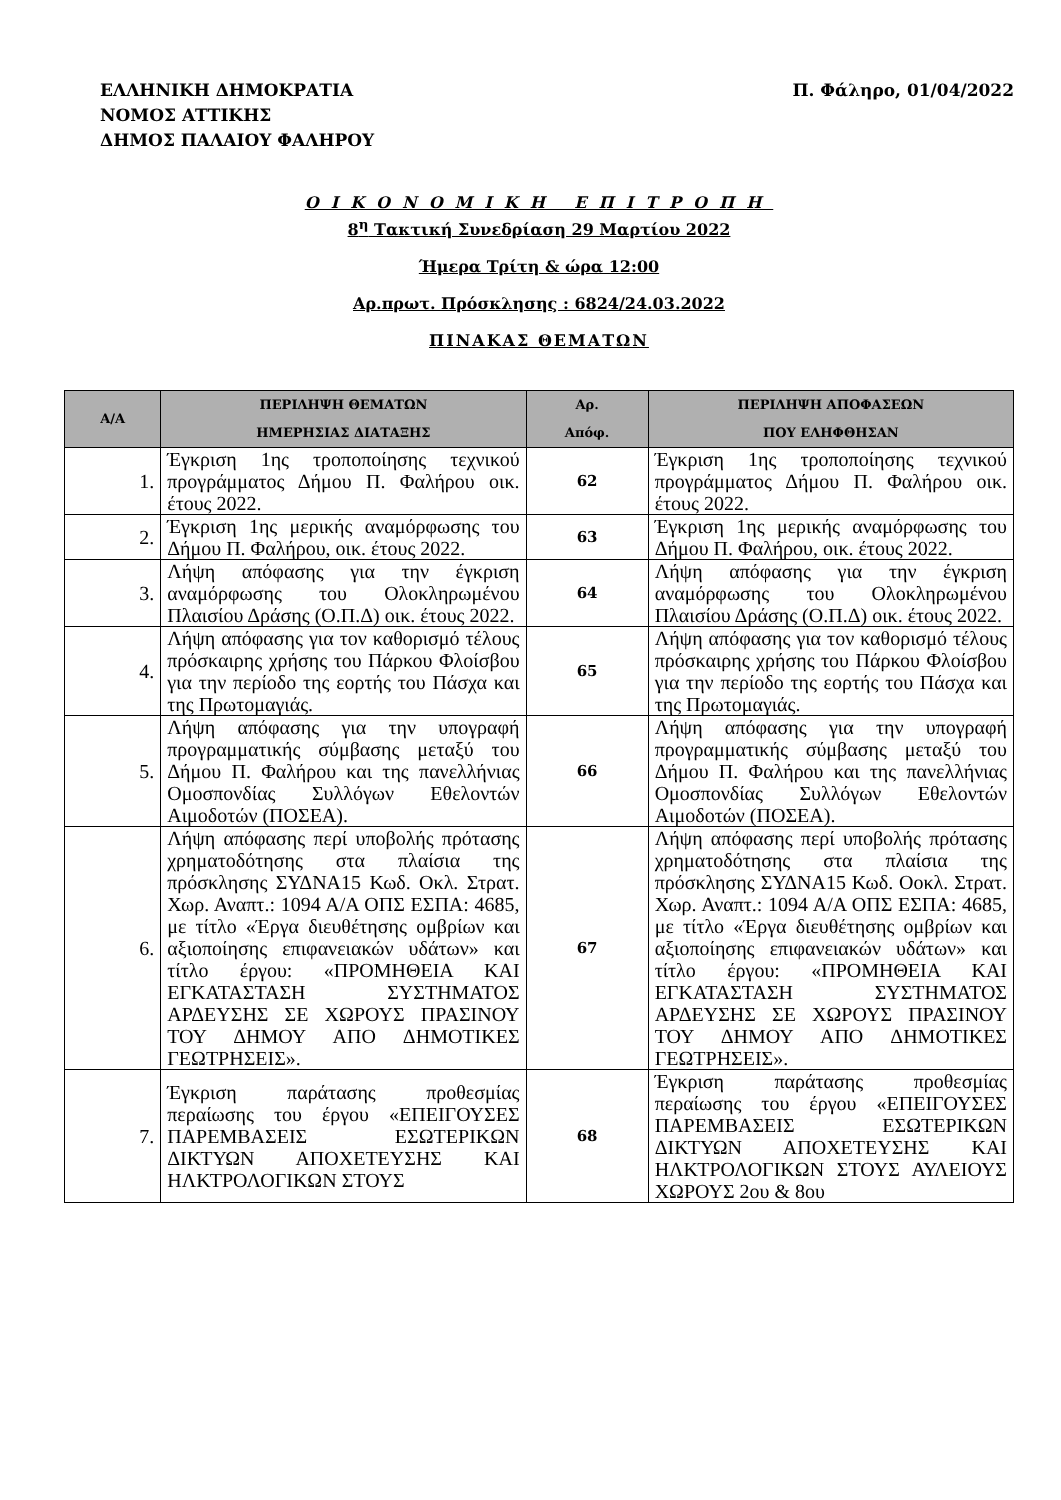ΕΛΛΗΝΙΚΗ ΔΗΜΟΚΡΑΤΙΑ
ΝΟΜΟΣ ΑΤΤΙΚΗΣ
ΔΗΜΟΣ ΠΑΛΑΙΟΥ ΦΑΛΗΡΟΥ
Π. Φάληρο, 01/04/2022
ΟΙΚΟΝΟΜΙΚΗ ΕΠΙΤΡΟΠΗ
8<sup>η</sup> Τακτική Συνεδρίαση 29 Μαρτίου 2022
Ήμερα Τρίτη & ώρα 12:00
Αρ.πρωτ. Πρόσκλησης : 6824/24.03.2022
ΠΙΝΑΚΑΣ ΘΕΜΑΤΩΝ
| Α/Α | ΠΕΡΙΛΗΨΗ ΘΕΜΑΤΩΝ ΗΜΕΡΗΣΙΑΣ ΔΙΑΤΑΞΗΣ | Αρ. Απόφ. | ΠΕΡΙΛΗΨΗ ΑΠΟΦΑΣΕΩΝ ΠΟΥ ΕΛΗΦΘΗΣΑΝ |
| --- | --- | --- | --- |
| 1. | Έγκριση 1ης τροποποίησης τεχνικού προγράμματος Δήμου Π. Φαλήρου οικ. έτους 2022. | 62 | Έγκριση 1ης τροποποίησης τεχνικού προγράμματος Δήμου Π. Φαλήρου οικ. έτους 2022. |
| 2. | Έγκριση 1ης μερικής αναμόρφωσης του Δήμου Π. Φαλήρου, οικ. έτους 2022. | 63 | Έγκριση 1ης μερικής αναμόρφωσης του Δήμου Π. Φαλήρου, οικ. έτους 2022. |
| 3. | Λήψη απόφασης για την έγκριση αναμόρφωσης του Ολοκληρωμένου Πλαισίου Δράσης (Ο.Π.Δ) οικ. έτους 2022. | 64 | Λήψη απόφασης για την έγκριση αναμόρφωσης του Ολοκληρωμένου Πλαισίου Δράσης (Ο.Π.Δ) οικ. έτους 2022. |
| 4. | Λήψη απόφασης για τον καθορισμό τέλους πρόσκαιρης χρήσης του Πάρκου Φλοίσβου για την περίοδο της εορτής του Πάσχα και της Πρωτομαγιάς. | 65 | Λήψη απόφασης για τον καθορισμό τέλους πρόσκαιρης χρήσης του Πάρκου Φλοίσβου για την περίοδο της εορτής του Πάσχα και της Πρωτομαγιάς. |
| 5. | Λήψη απόφασης για την υπογραφή προγραμματικής σύμβασης μεταξύ του Δήμου Π. Φαλήρου και της πανελλήνιας Ομοσπονδίας Συλλόγων Εθελοντών Αιμοδοτών (ΠΟΣΕΑ). | 66 | Λήψη απόφασης για την υπογραφή προγραμματικής σύμβασης μεταξύ του Δήμου Π. Φαλήρου και της πανελλήνιας Ομοσπονδίας Συλλόγων Εθελοντών Αιμοδοτών (ΠΟΣΕΑ). |
| 6. | Λήψη απόφασης περί υποβολής πρότασης χρηματοδότησης στα πλαίσια της πρόσκλησης ΣΥΔΝΑ15 Κωδ. Οκλ. Στρατ. Χωρ. Αναπτ.: 1094 Α/Α ΟΠΣ ΕΣΠΑ: 4685, με τίτλο «Έργα διευθέτησης ομβρίων και αξιοποίησης επιφανειακών υδάτων» και τίτλο έργου: «ΠΡΟΜΗΘΕΙΑ ΚΑΙ ΕΓΚΑΤΑΣΤΑΣΗ ΣΥΣΤΗΜΑΤΟΣ ΑΡΔΕΥΣΗΣ ΣΕ ΧΩΡΟΥΣ ΠΡΑΣΙΝΟΥ ΤΟΥ ΔΗΜΟΥ ΑΠΟ ΔΗΜΟΤΙΚΕΣ ΓΕΩΤΡΗΣΕΙΣ». | 67 | Λήψη απόφασης περί υποβολής πρότασης χρηματοδότησης στα πλαίσια της πρόσκλησης ΣΥΔΝΑ15 Κωδ. Οοκλ. Στρατ. Χωρ. Αναπτ.: 1094 Α/Α ΟΠΣ ΕΣΠΑ: 4685, με τίτλο «Έργα διευθέτησης ομβρίων και αξιοποίησης επιφανειακών υδάτων» και τίτλο έργου: «ΠΡΟΜΗΘΕΙΑ ΚΑΙ ΕΓΚΑΤΑΣΤΑΣΗ ΣΥΣΤΗΜΑΤΟΣ ΑΡΔΕΥΣΗΣ ΣΕ ΧΩΡΟΥΣ ΠΡΑΣΙΝΟΥ ΤΟΥ ΔΗΜΟΥ ΑΠΟ ΔΗΜΟΤΙΚΕΣ ΓΕΩΤΡΗΣΕΙΣ». |
| 7. | Έγκριση παράτασης προθεσμίας περαίωσης του έργου «ΕΠΕΙΓΟΥΣΕΣ ΠΑΡΕΜΒΑΣΕΙΣ ΕΣΩΤΕΡΙΚΩΝ ΔΙΚΤΥΩΝ ΑΠΟΧΕΤΕΥΣΗΣ ΚΑΙ ΗΛΚΤΡΟΛΟΓΙΚΩΝ ΣΤΟΥΣ | 68 | Έγκριση παράτασης προθεσμίας περαίωσης του έργου «ΕΠΕΙΓΟΥΣΕΣ ΠΑΡΕΜΒΑΣΕΙΣ ΕΣΩΤΕΡΙΚΩΝ ΔΙΚΤΥΩΝ ΑΠΟΧΕΤΕΥΣΗΣ ΚΑΙ ΗΛΚΤΡΟΛΟΓΙΚΩΝ ΣΤΟΥΣ ΑΥΛΕΙΟΥΣ ΧΩΡΟΥΣ 2ου & 8ου |